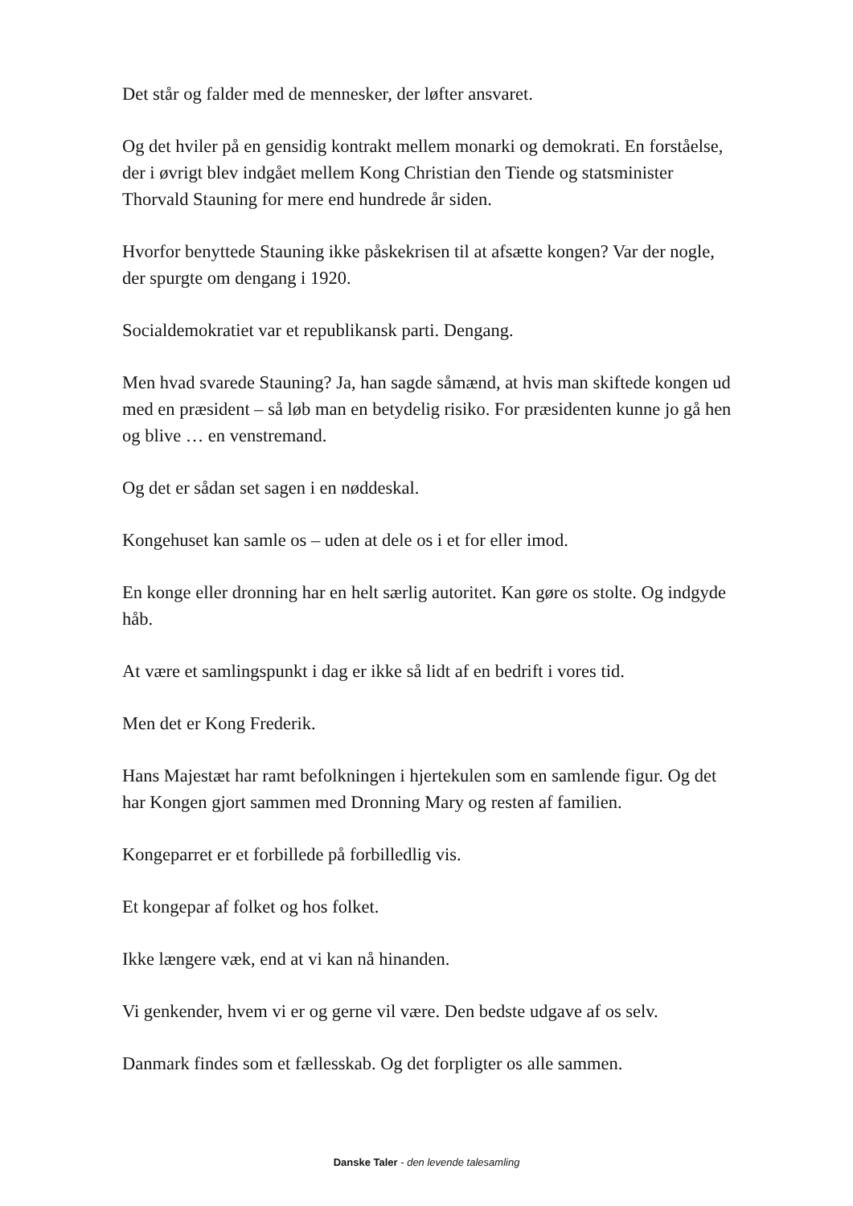Det står og falder med de mennesker, der løfter ansvaret.
Og det hviler på en gensidig kontrakt mellem monarki og demokrati. En forståelse, der i øvrigt blev indgået mellem Kong Christian den Tiende og statsminister Thorvald Stauning for mere end hundrede år siden.
Hvorfor benyttede Stauning ikke påskekrisen til at afsætte kongen? Var der nogle, der spurgte om dengang i 1920.
Socialdemokratiet var et republikansk parti. Dengang.
Men hvad svarede Stauning? Ja, han sagde såmænd, at hvis man skiftede kongen ud med en præsident – så løb man en betydelig risiko. For præsidenten kunne jo gå hen og blive … en venstremand.
Og det er sådan set sagen i en nøddeskal.
Kongehuset kan samle os – uden at dele os i et for eller imod.
En konge eller dronning har en helt særlig autoritet. Kan gøre os stolte. Og indgyde håb.
At være et samlingspunkt i dag er ikke så lidt af en bedrift i vores tid.
Men det er Kong Frederik.
Hans Majestæt har ramt befolkningen i hjertekulen som en samlende figur. Og det har Kongen gjort sammen med Dronning Mary og resten af familien.
Kongeparret er et forbillede på forbilledlig vis.
Et kongepar af folket og hos folket.
Ikke længere væk, end at vi kan nå hinanden.
Vi genkender, hvem vi er og gerne vil være. Den bedste udgave af os selv.
Danmark findes som et fællesskab. Og det forpligter os alle sammen.
Danske Taler - den levende talesamling